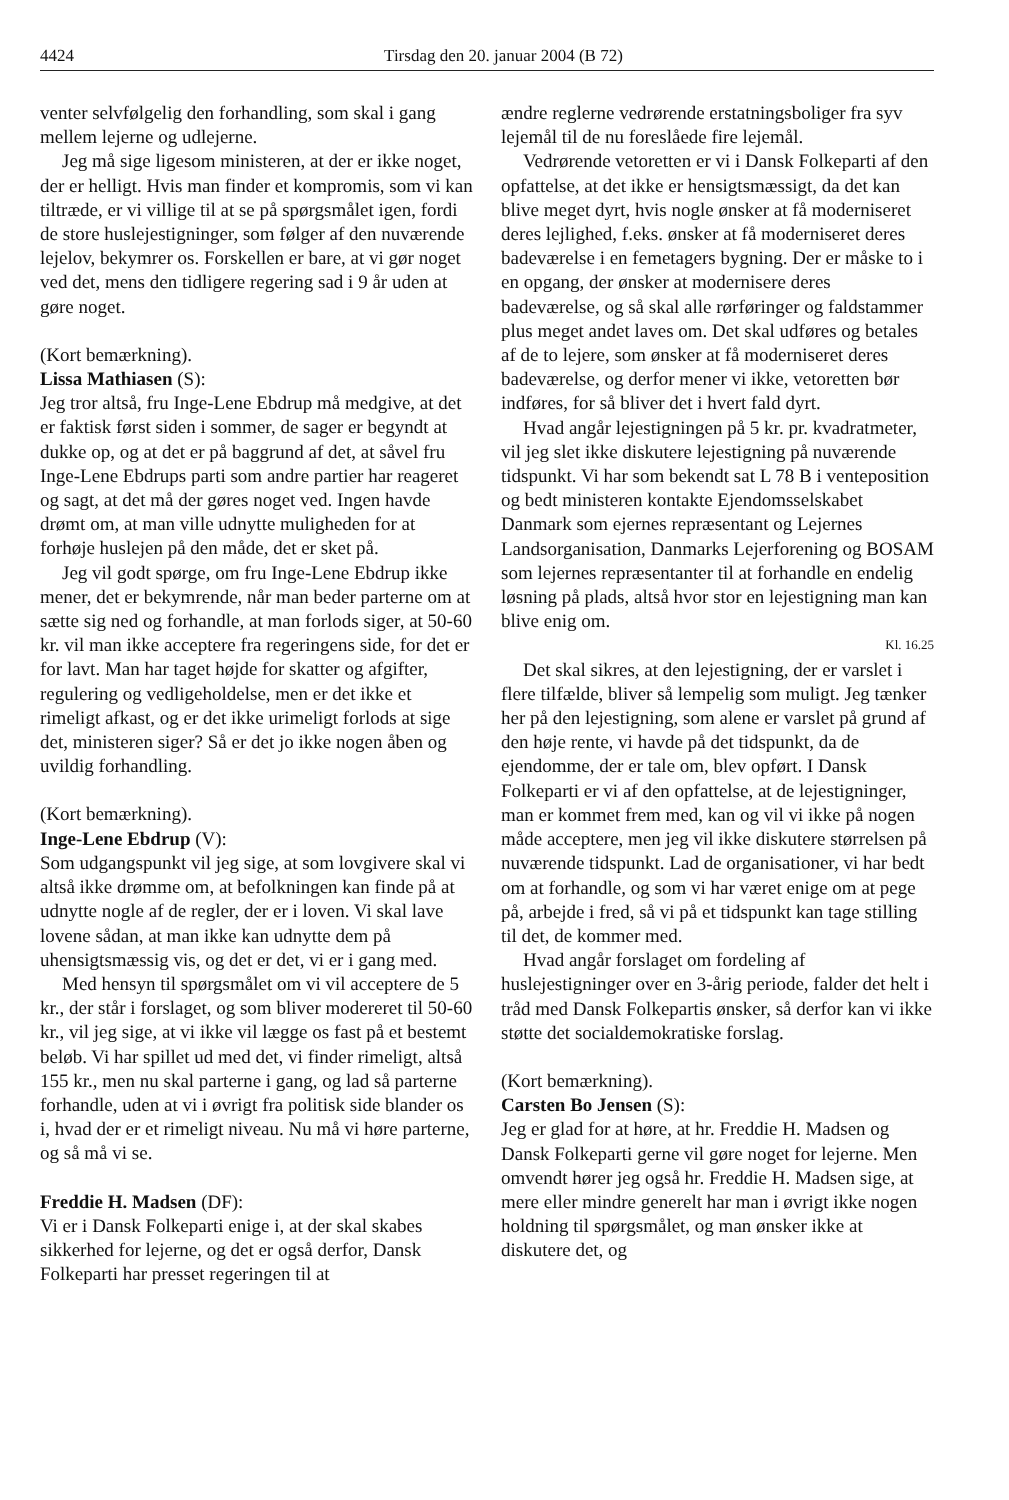4424 Tirsdag den 20. januar 2004 (B 72)
venter selvfølgelig den forhandling, som skal i gang mellem lejerne og udlejerne.
Jeg må sige ligesom ministeren, at der er ikke noget, der er helligt. Hvis man finder et kompromis, som vi kan tiltræde, er vi villige til at se på spørgsmålet igen, fordi de store huslejestigninger, som følger af den nuværende lejelov, bekymrer os. Forskellen er bare, at vi gør noget ved det, mens den tidligere regering sad i 9 år uden at gøre noget.
(Kort bemærkning).
Lissa Mathiasen (S):
Jeg tror altså, fru Inge-Lene Ebdrup må medgive, at det er faktisk først siden i sommer, de sager er begyndt at dukke op, og at det er på baggrund af det, at såvel fru Inge-Lene Ebdrups parti som andre partier har reageret og sagt, at det må der gøres noget ved. Ingen havde drømt om, at man ville udnytte muligheden for at forhøje huslejen på den måde, det er sket på.
Jeg vil godt spørge, om fru Inge-Lene Ebdrup ikke mener, det er bekymrende, når man beder parterne om at sætte sig ned og forhandle, at man forlods siger, at 50-60 kr. vil man ikke acceptere fra regeringens side, for det er for lavt. Man har taget højde for skatter og afgifter, regulering og vedligeholdelse, men er det ikke et rimeligt afkast, og er det ikke urimeligt forlods at sige det, ministeren siger? Så er det jo ikke nogen åben og uvildig forhandling.
(Kort bemærkning).
Inge-Lene Ebdrup (V):
Som udgangspunkt vil jeg sige, at som lovgivere skal vi altså ikke drømme om, at befolkningen kan finde på at udnytte nogle af de regler, der er i loven. Vi skal lave lovene sådan, at man ikke kan udnytte dem på uhensigtsmæssig vis, og det er det, vi er i gang med.
Med hensyn til spørgsmålet om vi vil acceptere de 5 kr., der står i forslaget, og som bliver modereret til 50-60 kr., vil jeg sige, at vi ikke vil lægge os fast på et bestemt beløb. Vi har spillet ud med det, vi finder rimeligt, altså 155 kr., men nu skal parterne i gang, og lad så parterne forhandle, uden at vi i øvrigt fra politisk side blander os i, hvad der er et rimeligt niveau. Nu må vi høre parterne, og så må vi se.
Freddie H. Madsen (DF):
Vi er i Dansk Folkeparti enige i, at der skal skabes sikkerhed for lejerne, og det er også derfor, Dansk Folkeparti har presset regeringen til at
ændre reglerne vedrørende erstatningsboliger fra syv lejemål til de nu foreslåede fire lejemål.
Vedrørende vetoretten er vi i Dansk Folkeparti af den opfattelse, at det ikke er hensigtsmæssigt, da det kan blive meget dyrt, hvis nogle ønsker at få moderniseret deres lejlighed, f.eks. ønsker at få moderniseret deres badeværelse i en femetagers bygning. Der er måske to i en opgang, der ønsker at modernisere deres badeværelse, og så skal alle rørføringer og faldstammer plus meget andet laves om. Det skal udføres og betales af de to lejere, som ønsker at få moderniseret deres badeværelse, og derfor mener vi ikke, vetoretten bør indføres, for så bliver det i hvert fald dyrt.
Hvad angår lejestigningen på 5 kr. pr. kvadratmeter, vil jeg slet ikke diskutere lejestigning på nuværende tidspunkt. Vi har som bekendt sat L 78 B i venteposition og bedt ministeren kontakte Ejendomsselskabet Danmark som ejernes repræsentant og Lejernes Landsorganisation, Danmarks Lejerforening og BOSAM som lejernes repræsentanter til at forhandle en endelig løsning på plads, altså hvor stor en lejestigning man kan blive enig om.
Kl. 16.25
Det skal sikres, at den lejestigning, der er varslet i flere tilfælde, bliver så lempelig som muligt. Jeg tænker her på den lejestigning, som alene er varslet på grund af den høje rente, vi havde på det tidspunkt, da de ejendomme, der er tale om, blev opført. I Dansk Folkeparti er vi af den opfattelse, at de lejestigninger, man er kommet frem med, kan og vil vi ikke på nogen måde acceptere, men jeg vil ikke diskutere størrelsen på nuværende tidspunkt. Lad de organisationer, vi har bedt om at forhandle, og som vi har været enige om at pege på, arbejde i fred, så vi på et tidspunkt kan tage stilling til det, de kommer med.
Hvad angår forslaget om fordeling af huslejestigninger over en 3-årig periode, falder det helt i tråd med Dansk Folkepartis ønsker, så derfor kan vi ikke støtte det socialdemokratiske forslag.
(Kort bemærkning).
Carsten Bo Jensen (S):
Jeg er glad for at høre, at hr. Freddie H. Madsen og Dansk Folkeparti gerne vil gøre noget for lejerne. Men omvendt hører jeg også hr. Freddie H. Madsen sige, at mere eller mindre generelt har man i øvrigt ikke nogen holdning til spørgsmålet, og man ønsker ikke at diskutere det, og